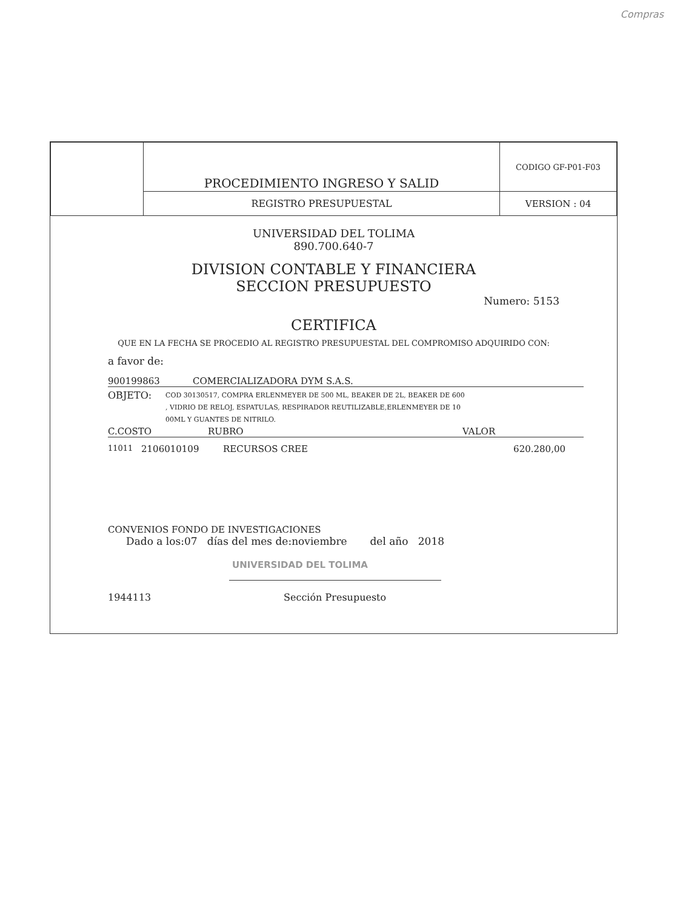Compras
| | PROCEDIMIENTO INGRESO Y SALID | CODIGO GF-P01-F03 |
| | REGISTRO PRESUPUESTAL | VERSION : 04 |
UNIVERSIDAD DEL TOLIMA
890.700.640-7
DIVISION CONTABLE Y FINANCIERA
SECCION PRESUPUESTO
Numero: 5153
CERTIFICA
QUE EN LA FECHA SE PROCEDIO AL REGISTRO PRESUPUESTAL DEL COMPROMISO ADQUIRIDO CON:
a favor de:
900199863 COMERCIALIZADORA DYM S.A.S.
OBJETO: COD 30130517, COMPRA ERLENMEYER DE 500 ML, BEAKER DE 2L, BEAKER DE 600
, VIDRIO DE RELOJ, ESPATULAS, RESPIRADOR REUTILIZABLE,ERLENMEYER DE 10
00ML Y GUANTES DE NITRILO.
C.COSTO RUBRO VALOR
11011 2106010109 RECURSOS CREE 620.280,00
CONVENIOS FONDO DE INVESTIGACIONES
Dado a los:07 días del mes de:noviembre del año 2018
UNIVERSIDAD DEL TOLIMA
1944113 Sección Presupuesto